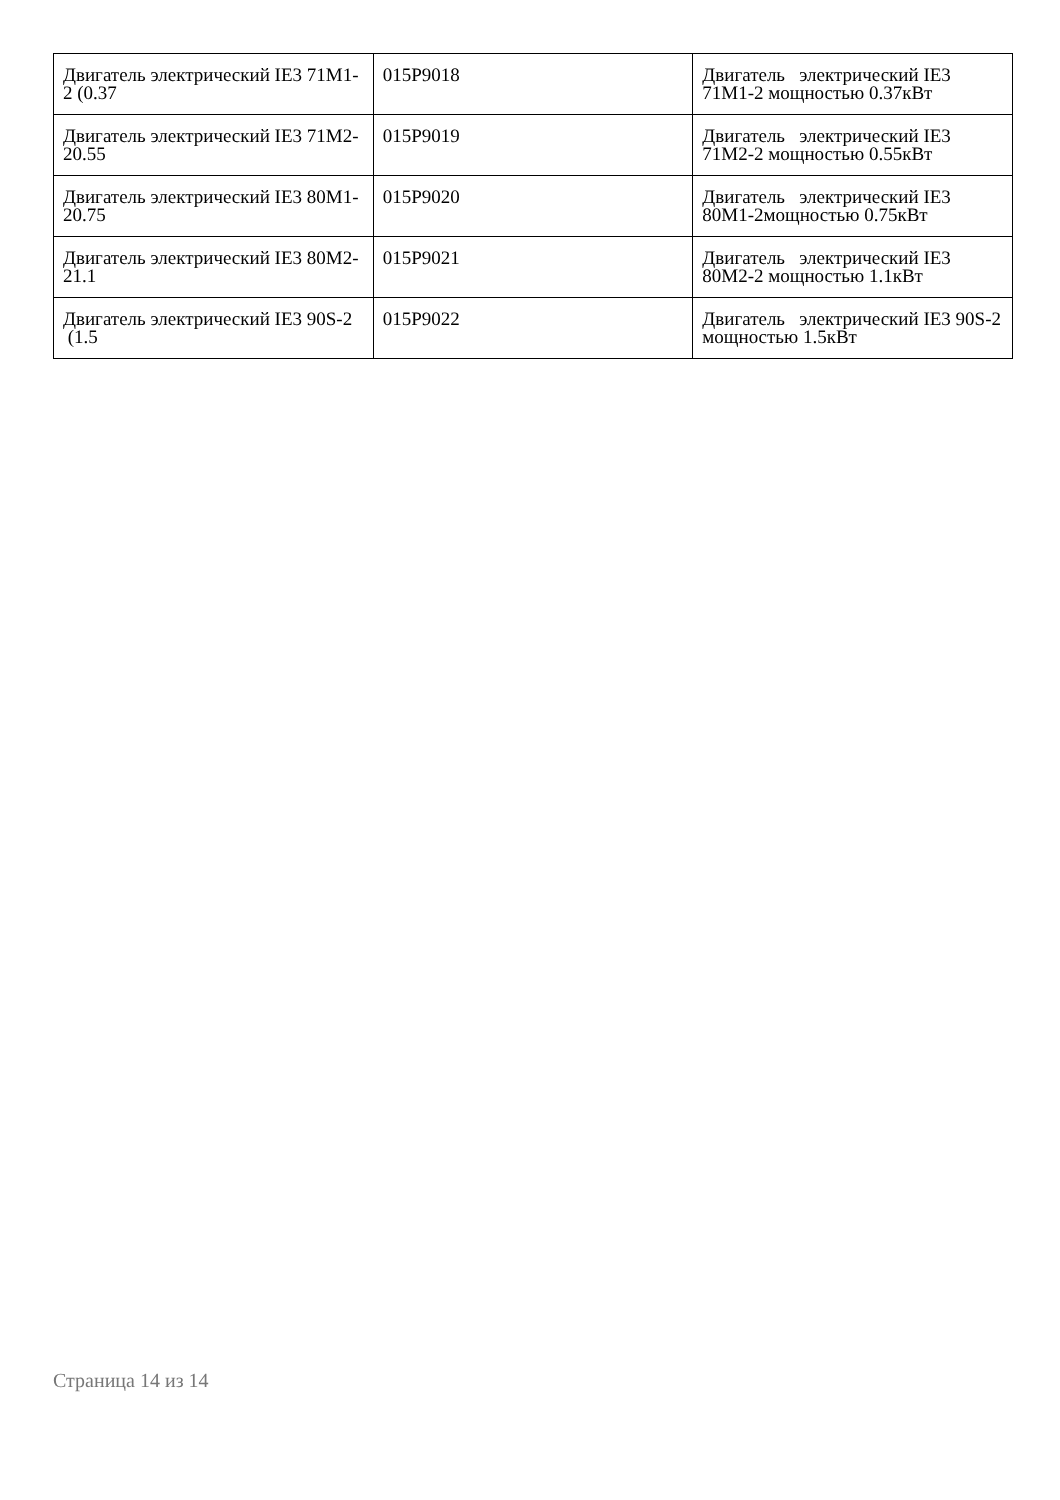| Двигатель электрический IE3 71M1-2 (0.37 | 015P9018 | Двигатель электрический IE3 71M1-2 мощностью 0.37кВт |
| Двигатель электрический IE3 71M2-20.55 | 015P9019 | Двигатель электрический IE3 71M2-2 мощностью 0.55кВт |
| Двигатель электрический IE3 80M1-20.75 | 015P9020 | Двигатель электрический IE3 80M1-2мощностью 0.75кВт |
| Двигатель электрический IE3 80M2-21.1 | 015P9021 | Двигатель электрический IE3 80M2-2 мощностью 1.1кВт |
| Двигатель электрический IE3 90S-2 (1.5 | 015P9022 | Двигатель электрический IE3 90S-2 мощностью 1.5кВт |
Страница 14 из 14